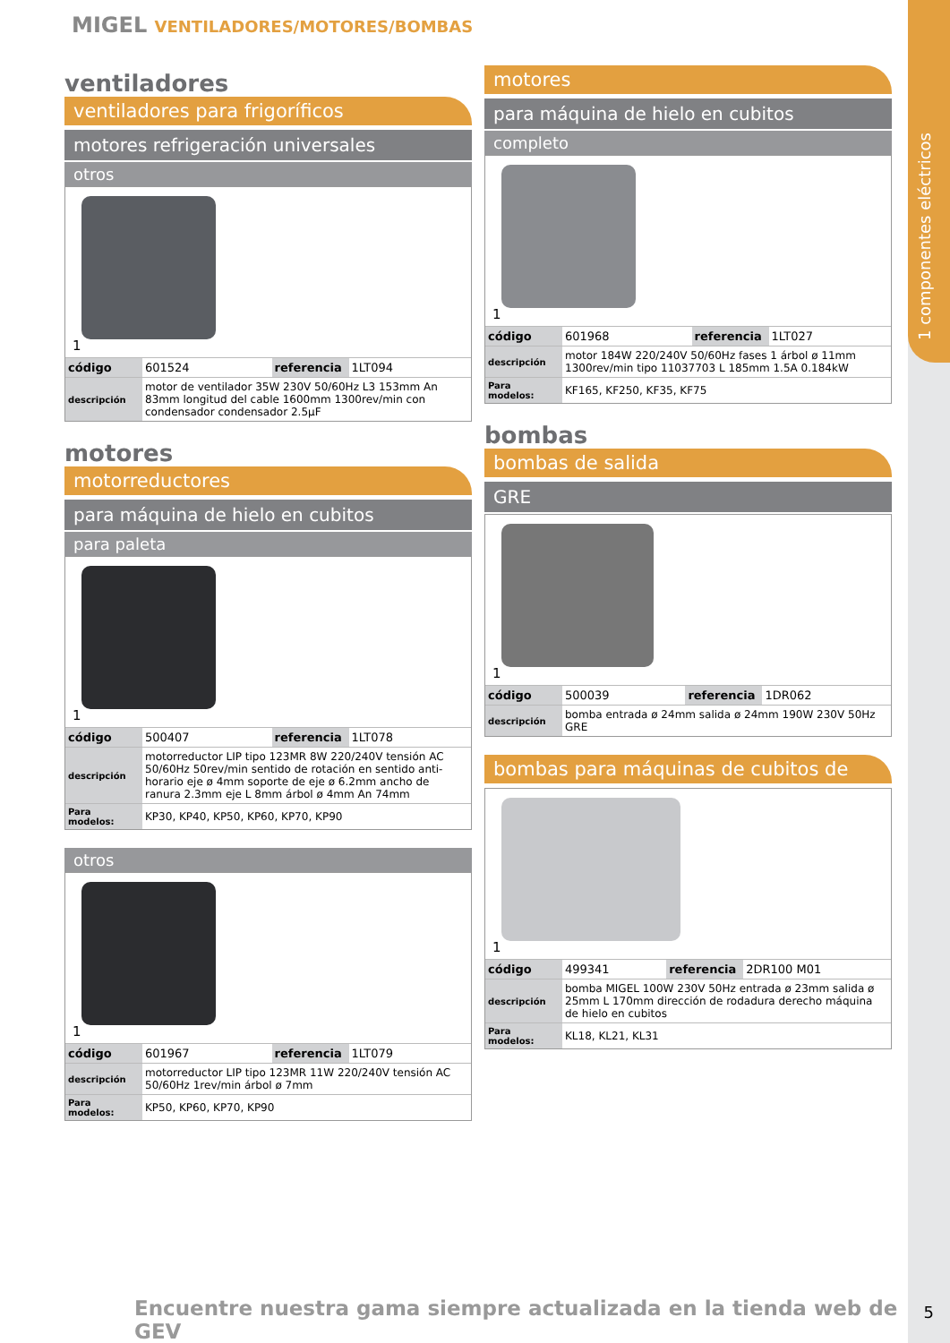1 componentes eléctricos
MIGEL VENTILADORES/MOTORES/BOMBAS
ventiladores
ventiladores para frigoríficos
motores refrigeración universales
otros
1
| código | 601524 | referencia | 1LT094 |
| descripción | motor de ventilador 35W 230V 50/60Hz L3 153mm An 83mm longitud del cable 1600mm 1300rev/min con condensador condensador 2.5µF | | |
motores
motorreductores
para máquina de hielo en cubitos
para paleta
1
| código | 500407 | referencia | 1LT078 |
| descripción | motorreductor LIP tipo 123MR 8W 220/240V tensión AC 50/60Hz 50rev/min sentido de rotación en sentido anti-horario eje ø 4mm soporte de eje ø 6.2mm ancho de ranura 2.3mm eje L 8mm árbol ø 4mm An 74mm | | |
| Para modelos: | KP30, KP40, KP50, KP60, KP70, KP90 | | |
otros
1
| código | 601967 | referencia | 1LT079 |
| descripción | motorreductor LIP tipo 123MR 11W 220/240V tensión AC 50/60Hz 1rev/min árbol ø 7mm | | |
| Para modelos: | KP50, KP60, KP70, KP90 | | |
motores
para máquina de hielo en cubitos
completo
1
| código | 601968 | referencia | 1LT027 |
| descripción | motor 184W 220/240V 50/60Hz fases 1 árbol ø 11mm 1300rev/min tipo 11037703 L 185mm 1.5A 0.184kW | | |
| Para modelos: | KF165, KF250, KF35, KF75 | | |
bombas
bombas de salida
GRE
1
| código | 500039 | referencia | 1DR062 |
| descripción | bomba entrada ø 24mm salida ø 24mm 190W 230V 50Hz GRE | | |
bombas para máquinas de cubitos de
1
| código | 499341 | referencia | 2DR100 M01 |
| descripción | bomba MIGEL 100W 230V 50Hz entrada ø 23mm salida ø 25mm L 170mm dirección de rodadura derecho máquina de hielo en cubitos | | |
| Para modelos: | KL18, KL21, KL31 | | |
Encuentre nuestra gama siempre actualizada en la tienda web de GEV
5